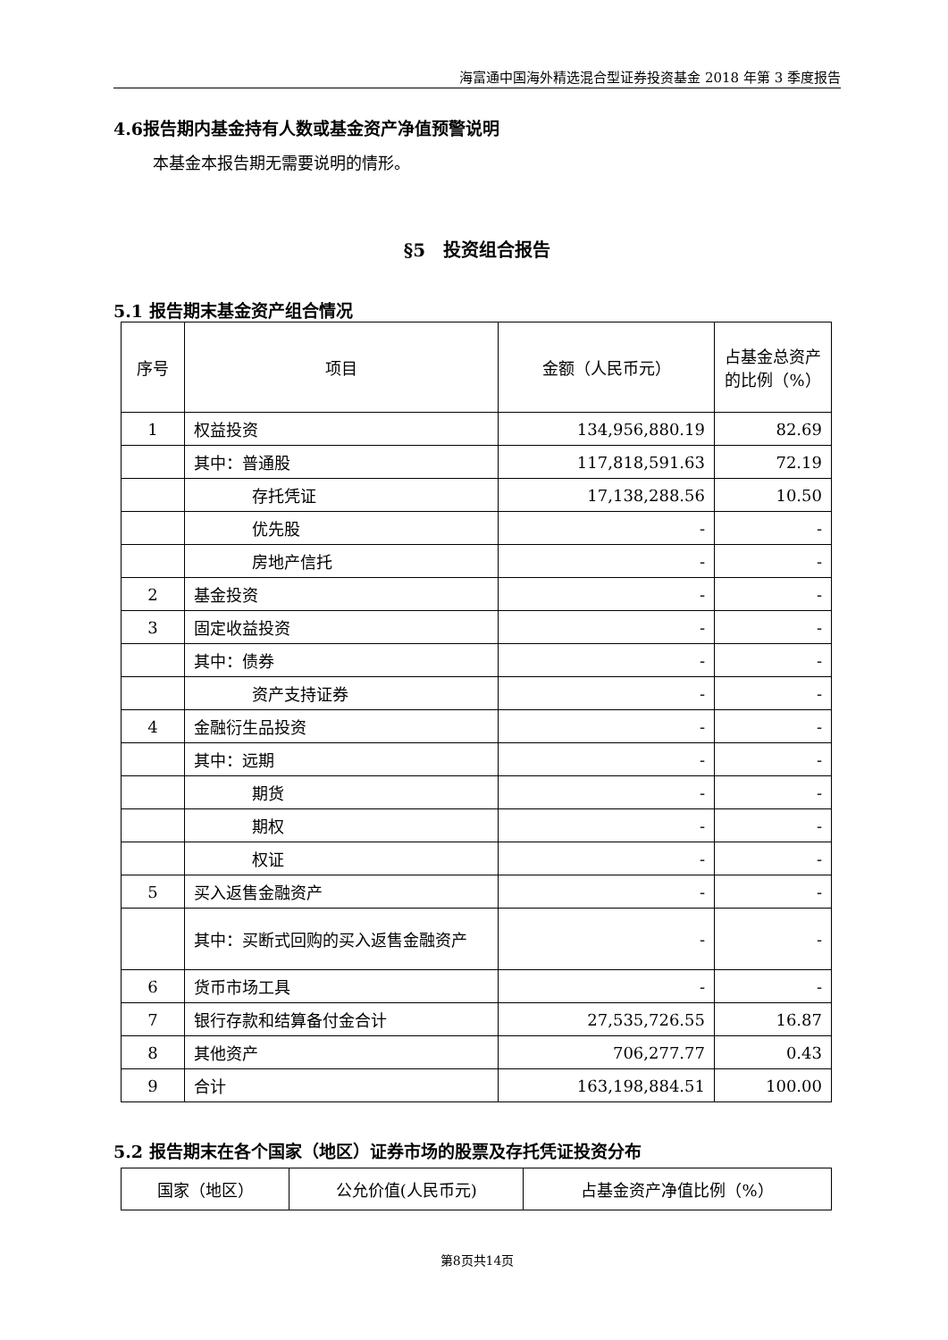海富通中国海外精选混合型证券投资基金 2018 年第 3 季度报告
4.6报告期内基金持有人数或基金资产净值预警说明
本基金本报告期无需要说明的情形。
§5　投资组合报告
5.1 报告期末基金资产组合情况
| 序号 | 项目 | 金额（人民币元） | 占基金总资产的比例（%） |
| --- | --- | --- | --- |
| 1 | 权益投资 | 134,956,880.19 | 82.69 |
| | 其中：普通股 | 117,818,591.63 | 72.19 |
| | 存托凭证 | 17,138,288.56 | 10.50 |
| | 优先股 | - | - |
| | 房地产信托 | - | - |
| 2 | 基金投资 | - | - |
| 3 | 固定收益投资 | - | - |
| | 其中：债券 | - | - |
| | 资产支持证券 | - | - |
| 4 | 金融衍生品投资 | - | - |
| | 其中：远期 | - | - |
| | 期货 | - | - |
| | 期权 | - | - |
| | 权证 | - | - |
| 5 | 买入返售金融资产 | - | - |
| | 其中：买断式回购的买入返售金融资产 | - | - |
| 6 | 货币市场工具 | - | - |
| 7 | 银行存款和结算备付金合计 | 27,535,726.55 | 16.87 |
| 8 | 其他资产 | 706,277.77 | 0.43 |
| 9 | 合计 | 163,198,884.51 | 100.00 |
5.2 报告期末在各个国家（地区）证券市场的股票及存托凭证投资分布
| 国家（地区） | 公允价值(人民币元) | 占基金资产净值比例（%） |
| --- | --- | --- |
第8页共14页